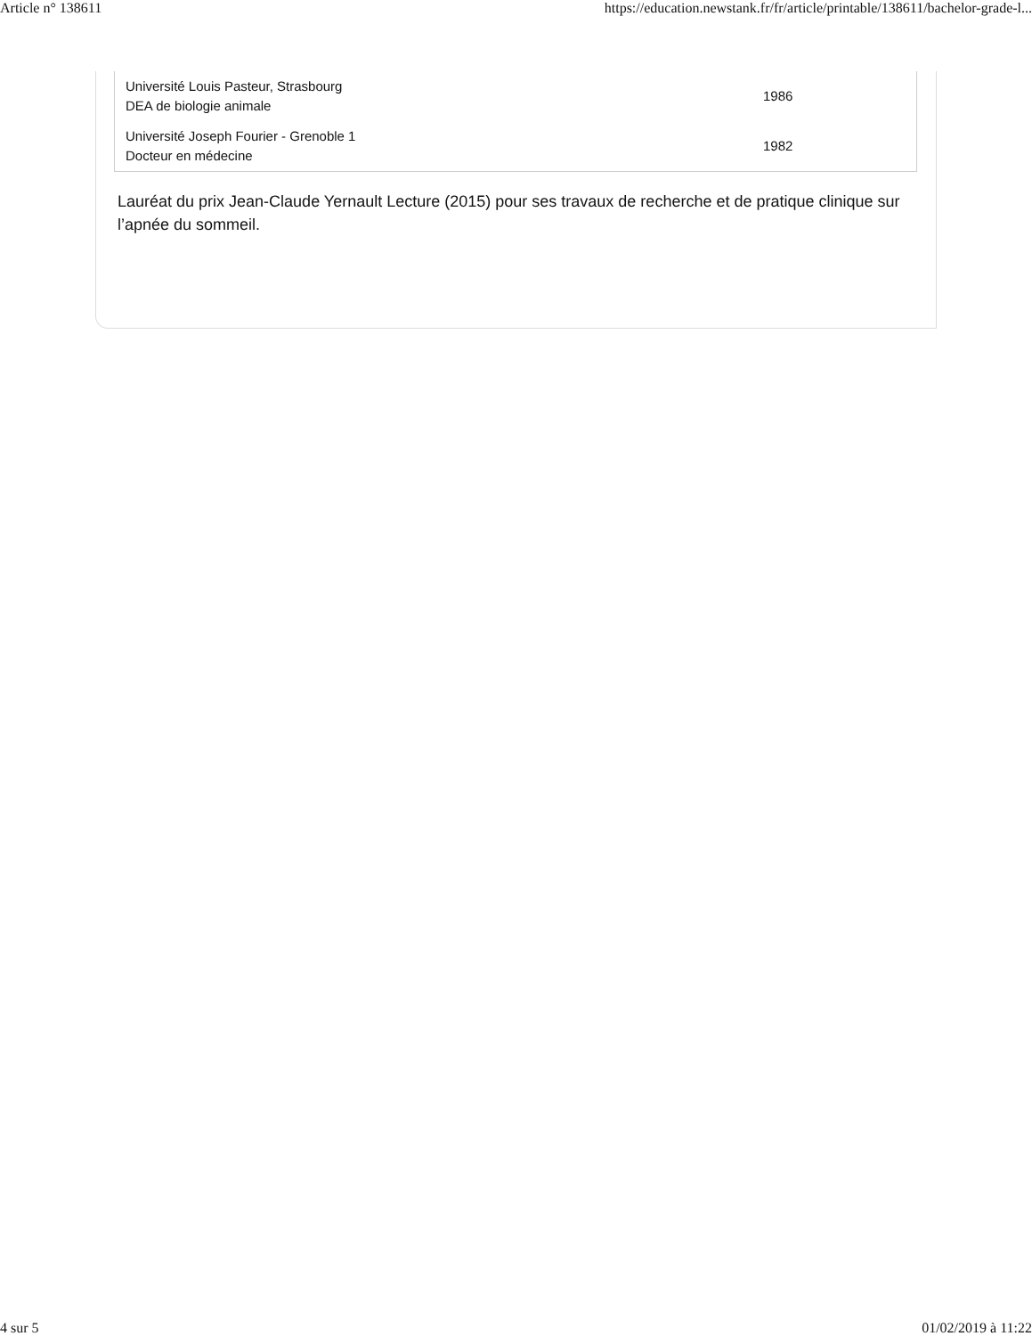Article n° 138611 https://education.newstank.fr/fr/article/printable/138611/bachelor-grade-l...
| Université Louis Pasteur, Strasbourg DEA de biologie animale | 1986 |
| Université Joseph Fourier - Grenoble 1 Docteur en médecine | 1982 |
Lauréat du prix Jean-Claude Yernault Lecture (2015) pour ses travaux de recherche et de pratique clinique sur l’apnée du sommeil.
4 sur 5 01/02/2019 à 11:22